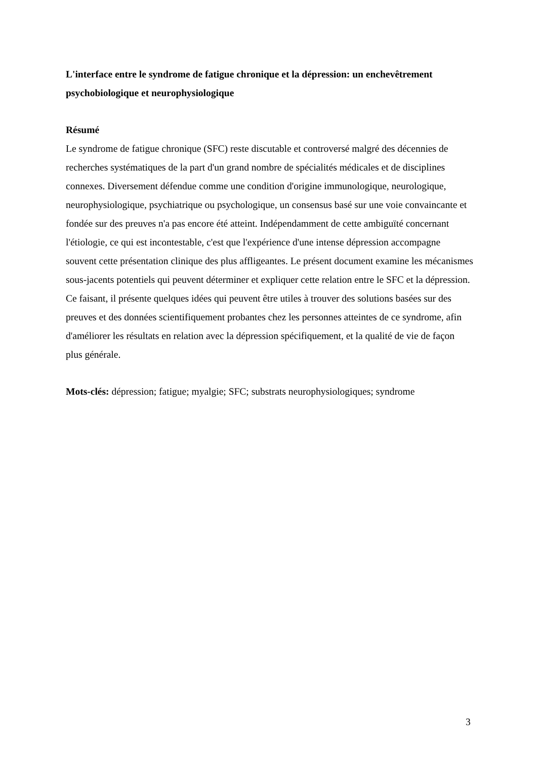L'interface entre le syndrome de fatigue chronique et la dépression: un enchevêtrement psychobiologique et neurophysiologique
Résumé
Le syndrome de fatigue chronique (SFC) reste discutable et controversé malgré des décennies de recherches systématiques de la part d'un grand nombre de spécialités médicales et de disciplines connexes. Diversement défendue comme une condition d'origine immunologique, neurologique, neurophysiologique, psychiatrique ou psychologique, un consensus basé sur une voie convaincante et fondée sur des preuves n'a pas encore été atteint. Indépendamment de cette ambiguïté concernant l'étiologie, ce qui est incontestable, c'est que l'expérience d'une intense dépression accompagne souvent cette présentation clinique des plus affligeantes. Le présent document examine les mécanismes sous-jacents potentiels qui peuvent déterminer et expliquer cette relation entre le SFC et la dépression. Ce faisant, il présente quelques idées qui peuvent être utiles à trouver des solutions basées sur des preuves et des données scientifiquement probantes chez les personnes atteintes de ce syndrome, afin d'améliorer les résultats en relation avec la dépression spécifiquement, et la qualité de vie de façon plus générale.
Mots-clés: dépression; fatigue; myalgie; SFC; substrats neurophysiologiques; syndrome
3